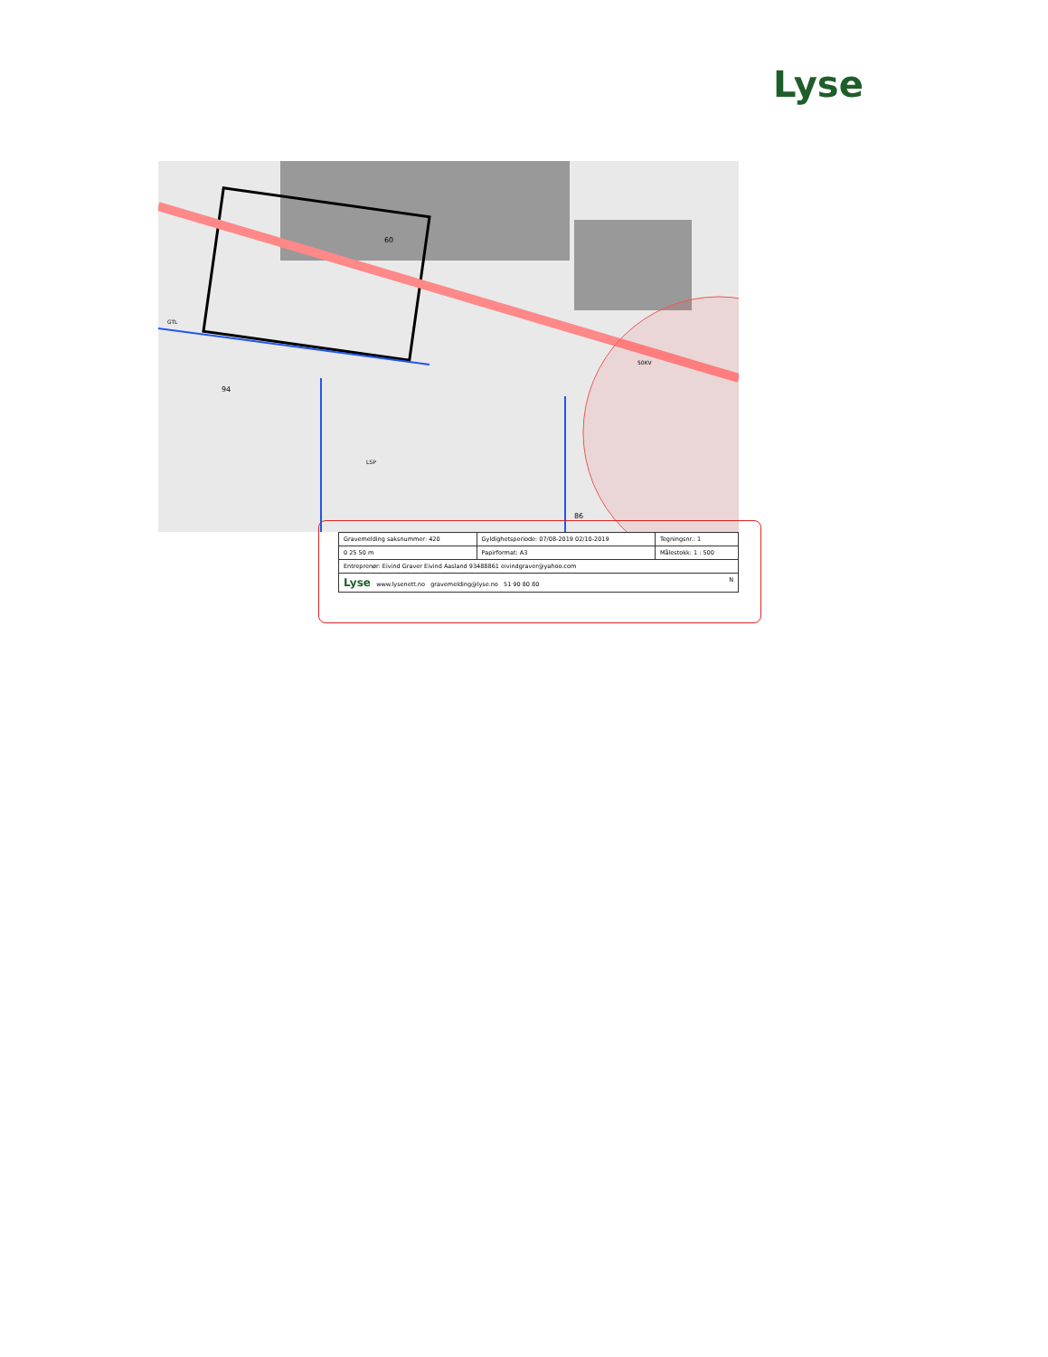Lyse
60
94
86
GTL
LSP
50KV
| Gravemelding saksnummer: 420 | Gyldighetsperiode: 07/08-2019 02/10-2019 | Tegningsnr.: 1 |
| 0 25 50 m | Papirformat: A3 | Målestokk: 1 : 500 |
| Entreprenør: Eivind Graver Eivind Aasland 93488861 eivindgraver@yahoo.com | | |
| Lyse www.lysenett.no gravemelding@lyse.no 51 90 80 80 N | | |